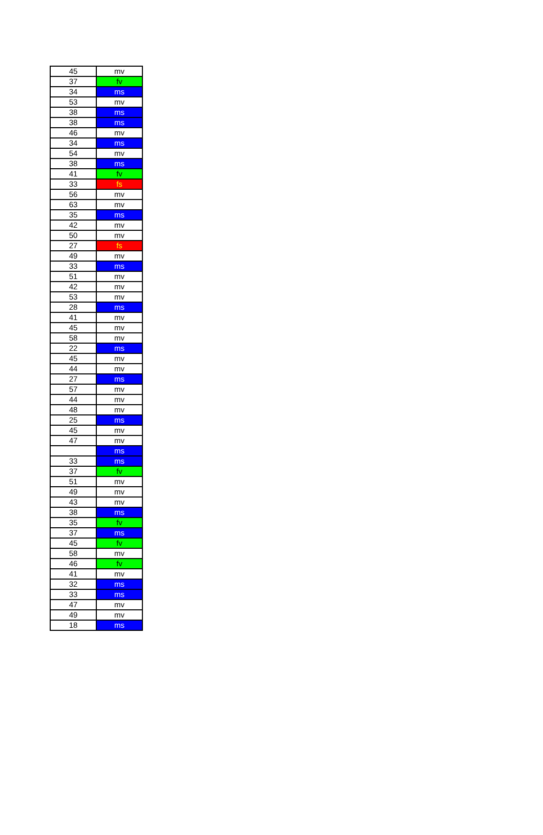| 45 | mv |
| 37 | fv |
| 34 | ms |
| 53 | mv |
| 38 | ms |
| 38 | ms |
| 46 | mv |
| 34 | ms |
| 54 | mv |
| 38 | ms |
| 41 | fv |
| 33 | fs |
| 56 | mv |
| 63 | mv |
| 35 | ms |
| 42 | mv |
| 50 | mv |
| 27 | fs |
| 49 | mv |
| 33 | ms |
| 51 | mv |
| 42 | mv |
| 53 | mv |
| 28 | ms |
| 41 | mv |
| 45 | mv |
| 58 | mv |
| 22 | ms |
| 45 | mv |
| 44 | mv |
| 27 | ms |
| 57 | mv |
| 44 | mv |
| 48 | mv |
| 25 | ms |
| 45 | mv |
| 47 | mv |
| | ms |
| 33 | ms |
| 37 | fv |
| 51 | mv |
| 49 | mv |
| 43 | mv |
| 38 | ms |
| 35 | fv |
| 37 | ms |
| 45 | fv |
| 58 | mv |
| 46 | fv |
| 41 | mv |
| 32 | ms |
| 33 | ms |
| 47 | mv |
| 49 | mv |
| 18 | ms |